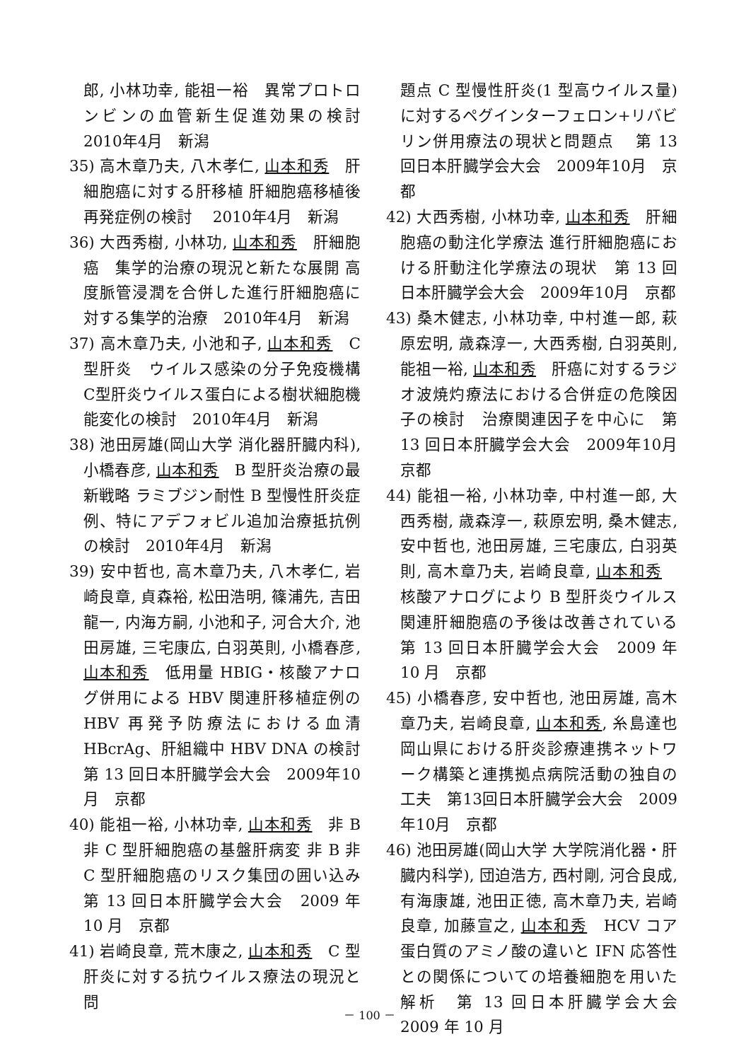郎, 小林功幸, 能祖一裕　異常プロトロンビンの血管新生促進効果の検討　2010年4月　新潟
35) 高木章乃夫, 八木孝仁, 山本和秀　肝細胞癌に対する肝移植 肝細胞癌移植後再発症例の検討　 2010年4月　新潟
36) 大西秀樹, 小林功, 山本和秀　肝細胞癌　集学的治療の現況と新たな展開 高度脈管浸潤を合併した進行肝細胞癌に対する集学的治療　2010年4月　新潟
37) 高木章乃夫, 小池和子, 山本和秀　C型肝炎　ウイルス感染の分子免疫機構 C型肝炎ウイルス蛋白による樹状細胞機能変化の検討　2010年4月　新潟
38) 池田房雄(岡山大学 消化器肝臓内科), 小橋春彦, 山本和秀　B 型肝炎治療の最新戦略 ラミブジン耐性 B 型慢性肝炎症例、特にアデフォビル追加治療抵抗例の検討　2010年4月　新潟
39) 安中哲也, 高木章乃夫, 八木孝仁, 岩崎良章, 貞森裕, 松田浩明, 篠浦先, 吉田龍一, 内海方嗣, 小池和子, 河合大介, 池田房雄, 三宅康広, 白羽英則, 小橋春彦, 山本和秀　低用量 HBIG・核酸アナログ併用による HBV 関連肝移植症例の HBV 再発予防療法における血清 HBcrAg、肝組織中 HBV DNA の検討　第 13 回日本肝臓学会大会　2009年10月　京都
40) 能祖一裕, 小林功幸, 山本和秀　非 B 非 C 型肝細胞癌の基盤肝病変 非 B 非 C 型肝細胞癌のリスク集団の囲い込み　第 13 回日本肝臓学会大会　2009 年 10 月　京都
41) 岩崎良章, 荒木康之, 山本和秀　C 型肝炎に対する抗ウイルス療法の現況と問
題点 C 型慢性肝炎(1 型高ウイルス量)に対するペグインターフェロン+リバビリン併用療法の現状と問題点　 第 13 回日本肝臓学会大会　2009年10月　京都
42) 大西秀樹, 小林功幸, 山本和秀　肝細胞癌の動注化学療法 進行肝細胞癌における肝動注化学療法の現状　第 13 回日本肝臓学会大会　2009年10月　京都
43) 桑木健志, 小林功幸, 中村進一郎, 萩原宏明, 歳森淳一, 大西秀樹, 白羽英則, 能祖一裕, 山本和秀　肝癌に対するラジオ波焼灼療法における合併症の危険因子の検討　治療関連因子を中心に　第 13 回日本肝臓学会大会　2009年10月　京都
44) 能祖一裕, 小林功幸, 中村進一郎, 大西秀樹, 歳森淳一, 萩原宏明, 桑木健志, 安中哲也, 池田房雄, 三宅康広, 白羽英則, 高木章乃夫, 岩崎良章, 山本和秀　核酸アナログにより B 型肝炎ウイルス関連肝細胞癌の予後は改善されている　第 13 回日本肝臓学会大会　2009 年 10 月　京都
45) 小橋春彦, 安中哲也, 池田房雄, 高木章乃夫, 岩崎良章, 山本和秀, 糸島達也　岡山県における肝炎診療連携ネットワーク構築と連携拠点病院活動の独自の工夫　第13回日本肝臓学会大会　2009年10月　京都
46) 池田房雄(岡山大学 大学院消化器・肝臓内科学), 団迫浩方, 西村剛, 河合良成, 有海康雄, 池田正徳, 高木章乃夫, 岩崎良章, 加藤宣之, 山本和秀　HCV コア蛋白質のアミノ酸の違いと IFN 応答性との関係についての培養細胞を用いた解析　第 13 回日本肝臓学会大会　2009 年 10 月
－ 100 －